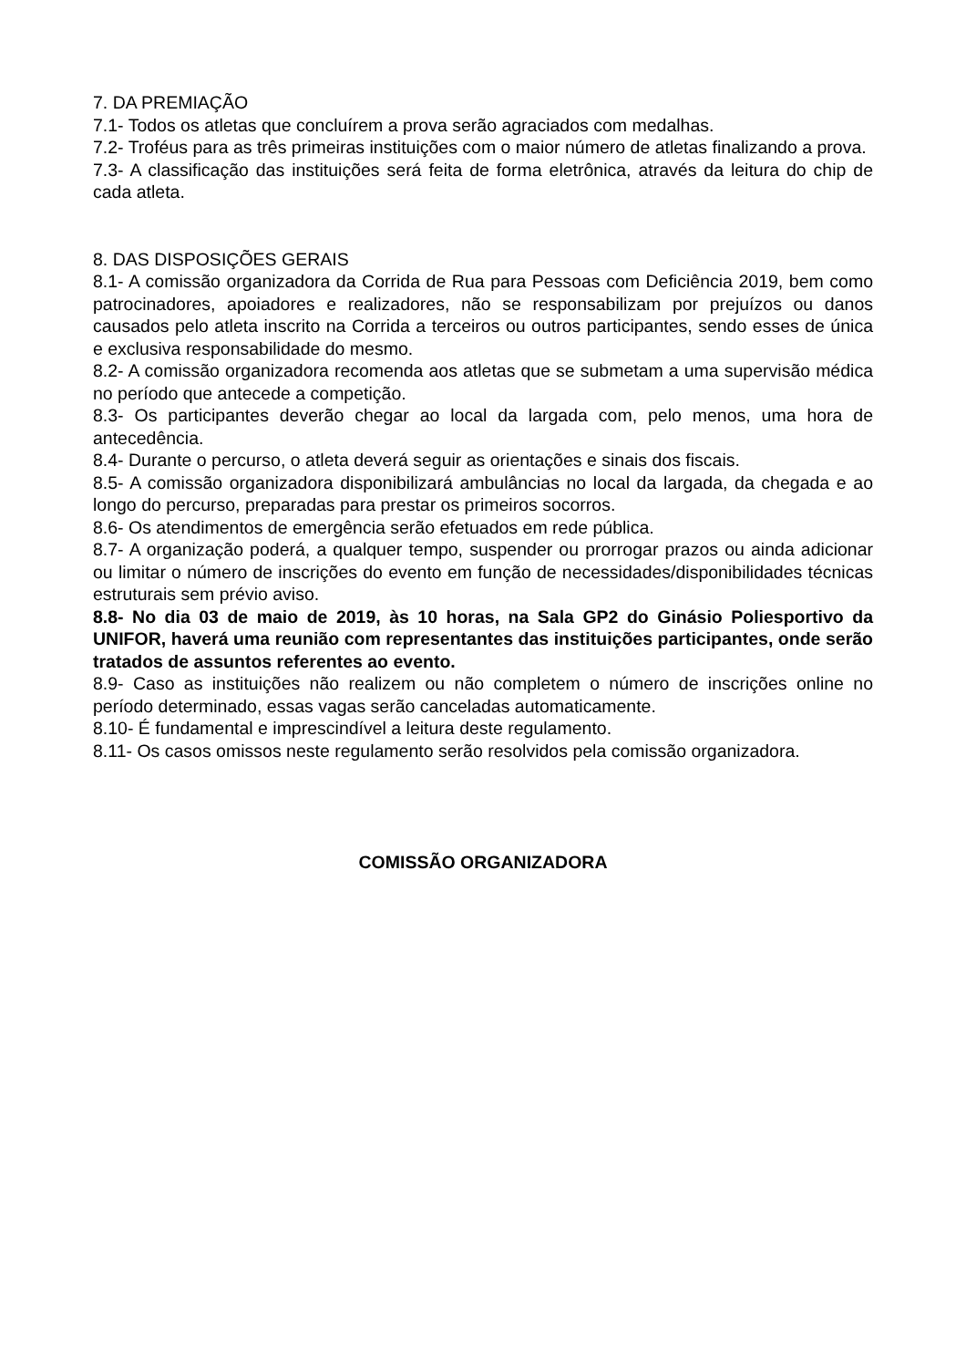7. DA PREMIAÇÃO
7.1- Todos os atletas que concluírem a prova serão agraciados com medalhas.
7.2- Troféus para as três primeiras instituições com o maior número de atletas finalizando a prova.
7.3- A classificação das instituições será feita de forma eletrônica, através da leitura do chip de cada atleta.
8. DAS DISPOSIÇÕES GERAIS
8.1- A comissão organizadora da Corrida de Rua para Pessoas com Deficiência 2019, bem como patrocinadores, apoiadores e realizadores, não se responsabilizam por prejuízos ou danos causados pelo atleta inscrito na Corrida a terceiros ou outros participantes, sendo esses de única e exclusiva responsabilidade do mesmo.
8.2- A comissão organizadora recomenda aos atletas que se submetam a uma supervisão médica no período que antecede a competição.
8.3- Os participantes deverão chegar ao local da largada com, pelo menos, uma hora de antecedência.
8.4- Durante o percurso, o atleta deverá seguir as orientações e sinais dos fiscais.
8.5- A comissão organizadora disponibilizará ambulâncias no local da largada, da chegada e ao longo do percurso, preparadas para prestar os primeiros socorros.
8.6- Os atendimentos de emergência serão efetuados em rede pública.
8.7- A organização poderá, a qualquer tempo, suspender ou prorrogar prazos ou ainda adicionar ou limitar o número de inscrições do evento em função de necessidades/disponibilidades técnicas estruturais sem prévio aviso.
8.8- No dia 03 de maio de 2019, às 10 horas, na Sala GP2 do Ginásio Poliesportivo da UNIFOR, haverá uma reunião com representantes das instituições participantes, onde serão tratados de assuntos referentes ao evento.
8.9- Caso as instituições não realizem ou não completem o número de inscrições online no período determinado, essas vagas serão canceladas automaticamente.
8.10- É fundamental e imprescindível a leitura deste regulamento.
8.11- Os casos omissos neste regulamento serão resolvidos pela comissão organizadora.
COMISSÃO ORGANIZADORA